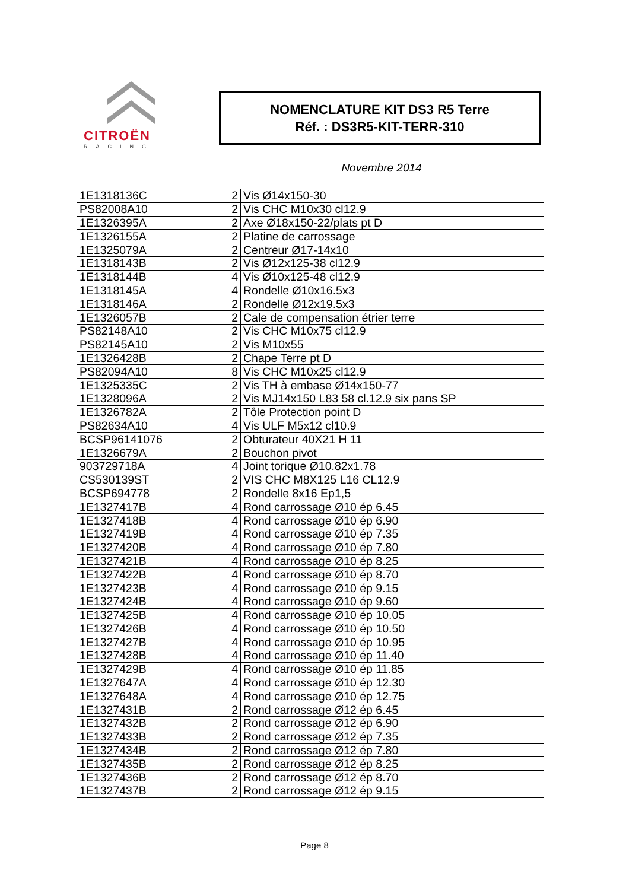CITROËN
RACING
NOMENCLATURE KIT DS3 R5 Terre
Réf. : DS3R5-KIT-TERR-310
Novembre 2014
| 1E1318136C | 2 | Vis Ø14x150-30 |
| PS82008A10 | 2 | Vis CHC M10x30 cl12.9 |
| 1E1326395A | 2 | Axe Ø18x150-22/plats pt D |
| 1E1326155A | 2 | Platine de carrossage |
| 1E1325079A | 2 | Centreur Ø17-14x10 |
| 1E1318143B | 2 | Vis Ø12x125-38 cl12.9 |
| 1E1318144B | 4 | Vis Ø10x125-48 cl12.9 |
| 1E1318145A | 4 | Rondelle Ø10x16.5x3 |
| 1E1318146A | 2 | Rondelle Ø12x19.5x3 |
| 1E1326057B | 2 | Cale de compensation étrier terre |
| PS82148A10 | 2 | Vis CHC M10x75 cl12.9 |
| PS82145A10 | 2 | Vis M10x55 |
| 1E1326428B | 2 | Chape Terre pt D |
| PS82094A10 | 8 | Vis CHC M10x25 cl12.9 |
| 1E1325335C | 2 | Vis TH à embase Ø14x150-77 |
| 1E1328096A | 2 | Vis MJ14x150 L83 58 cl.12.9 six pans SP |
| 1E1326782A | 2 | Tôle Protection point D |
| PS82634A10 | 4 | Vis ULF M5x12 cl10.9 |
| BCSP96141076 | 2 | Obturateur 40X21 H 11 |
| 1E1326679A | 2 | Bouchon pivot |
| 903729718A | 4 | Joint torique Ø10.82x1.78 |
| CS530139ST | 2 | VIS CHC M8X125 L16 CL12.9 |
| BCSP694778 | 2 | Rondelle 8x16 Ep1,5 |
| 1E1327417B | 4 | Rond carrossage Ø10 ép 6.45 |
| 1E1327418B | 4 | Rond carrossage Ø10 ép 6.90 |
| 1E1327419B | 4 | Rond carrossage Ø10 ép 7.35 |
| 1E1327420B | 4 | Rond carrossage Ø10 ép 7.80 |
| 1E1327421B | 4 | Rond carrossage Ø10 ép 8.25 |
| 1E1327422B | 4 | Rond carrossage Ø10 ép 8.70 |
| 1E1327423B | 4 | Rond carrossage Ø10 ép 9.15 |
| 1E1327424B | 4 | Rond carrossage Ø10 ép 9.60 |
| 1E1327425B | 4 | Rond carrossage Ø10 ép 10.05 |
| 1E1327426B | 4 | Rond carrossage Ø10 ép 10.50 |
| 1E1327427B | 4 | Rond carrossage Ø10 ép 10.95 |
| 1E1327428B | 4 | Rond carrossage Ø10 ép 11.40 |
| 1E1327429B | 4 | Rond carrossage Ø10 ép 11.85 |
| 1E1327647A | 4 | Rond carrossage Ø10 ép 12.30 |
| 1E1327648A | 4 | Rond carrossage Ø10 ép 12.75 |
| 1E1327431B | 2 | Rond carrossage Ø12 ép 6.45 |
| 1E1327432B | 2 | Rond carrossage Ø12 ép 6.90 |
| 1E1327433B | 2 | Rond carrossage Ø12 ép 7.35 |
| 1E1327434B | 2 | Rond carrossage Ø12 ép 7.80 |
| 1E1327435B | 2 | Rond carrossage Ø12 ép 8.25 |
| 1E1327436B | 2 | Rond carrossage Ø12 ép 8.70 |
| 1E1327437B | 2 | Rond carrossage Ø12 ép 9.15 |
Page 8